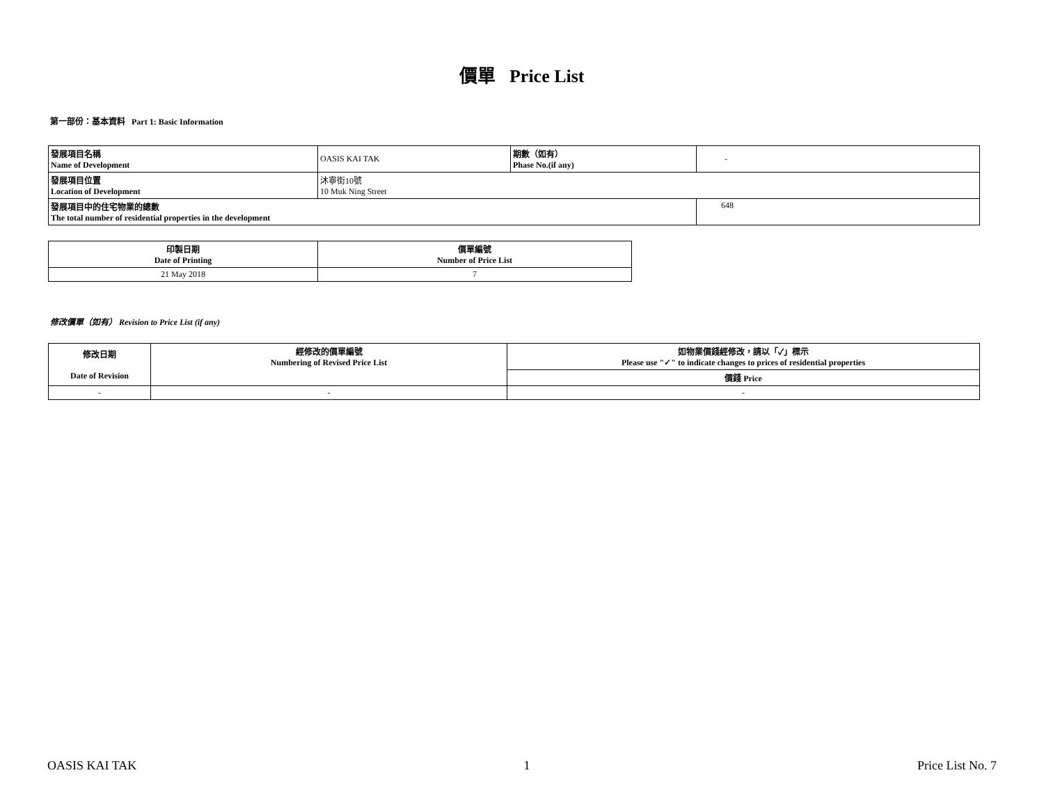價單 Price List
第一部份：基本資料 Part 1: Basic Information
| 發展項目名稱 Name of Development | OASIS KAI TAK | 期數（如有） Phase No.(if any) | - |
| 發展項目位置 Location of Development | 沐寧街10號 10 Muk Ning Street | | |
| 發展項目中的住宅物業的總數 The total number of residential properties in the development | | | 648 |
| 印製日期 Date of Printing | 價單編號 Number of Price List |
| --- | --- |
| 21 May 2018 | 7 |
修改價單（如有） Revision to Price List (if any)
| 修改日期 Date of Revision | 經修改的價單編號 Numbering of Revised Price List | 如物業價錢經修改，請以「✓」標示 Please use "✓" to indicate changes to prices of residential properties |
| --- | --- | --- |
| | | 價錢 Price |
| - | - | - |
OASIS KAI TAK 1 Price List No. 7